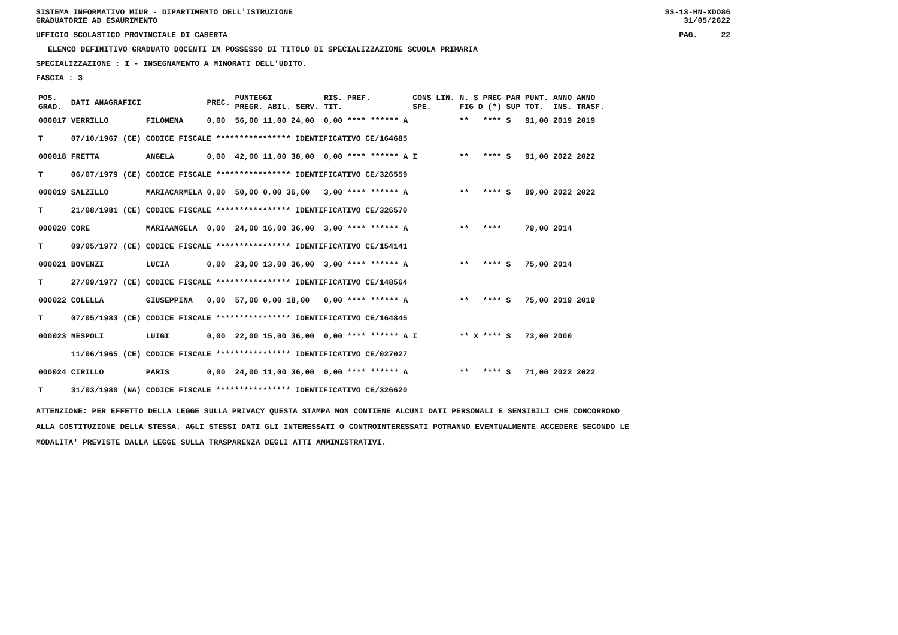SISTEMA INFORMATIVO MIUR - DIPARTIMENTO DELL'ISTRUZIONE
GRADUATORIE AD ESAURIMENTO SS-13-HN-XDO86
31/05/2022
UFFICIO SCOLASTICO PROVINCIALE DI CASERTA PAG. 22
ELENCO DEFINITIVO GRADUATO DOCENTI IN POSSESSO DI TITOLO DI SPECIALIZZAZIONE SCUOLA PRIMARIA
SPECIALIZZAZIONE : I - INSEGNAMENTO A MINORATI DELL'UDITO.
FASCIA : 3
| POS. GRAD. | DATI ANAGRAFICI | | PREC. | PUNTEGGI PREGR. ABIL. SERV. | RIS. PREF. TIT. | CONS LIN. SPE. | N. S PREC PAR FIG D (*) SUP | PUNT. TOT. | ANNO ANNO INS. TRASF. |
| --- | --- | --- | --- | --- | --- | --- | --- | --- | --- |
| 000017 | VERRILLO | FILOMENA | 0,00 | 56,00 11,00 24,00 | 0,00 **** ****** A | | ** **** S | 91,00 | 2019 2019 |
| T | 07/10/1967 (CE) CODICE FISCALE **************** IDENTIFICATIVO CE/164685 | | | | | | | | |
| 000018 | FRETTA | ANGELA | 0,00 | 42,00 11,00 38,00 | 0,00 **** ****** A | I | ** **** S | 91,00 | 2022 2022 |
| T | 06/07/1979 (CE) CODICE FISCALE **************** IDENTIFICATIVO CE/326559 | | | | | | | | |
| 000019 | SALZILLO | MARIACARMELA | 0,00 | 50,00 0,00 36,00 | 3,00 **** ****** A | | ** **** S | 89,00 | 2022 2022 |
| T | 21/08/1981 (CE) CODICE FISCALE **************** IDENTIFICATIVO CE/326570 | | | | | | | | |
| 000020 | CORE | MARIAANGELA | 0,00 | 24,00 16,00 36,00 | 3,00 **** ****** A | | ** **** | 79,00 | 2014 |
| T | 09/05/1977 (CE) CODICE FISCALE **************** IDENTIFICATIVO CE/154141 | | | | | | | | |
| 000021 | BOVENZI | LUCIA | 0,00 | 23,00 13,00 36,00 | 3,00 **** ****** A | | ** **** S | 75,00 | 2014 |
| T | 27/09/1977 (CE) CODICE FISCALE **************** IDENTIFICATIVO CE/148564 | | | | | | | | |
| 000022 | COLELLA | GIUSEPPINA | 0,00 | 57,00 0,00 18,00 | 0,00 **** ****** A | | ** **** S | 75,00 | 2019 2019 |
| T | 07/05/1983 (CE) CODICE FISCALE **************** IDENTIFICATIVO CE/164845 | | | | | | | | |
| 000023 | NESPOLI | LUIGI | 0,00 | 22,00 15,00 36,00 | 0,00 **** ****** A | I | ** X **** S | 73,00 | 2000 |
| | 11/06/1965 (CE) CODICE FISCALE **************** IDENTIFICATIVO CE/027027 | | | | | | | | |
| 000024 | CIRILLO | PARIS | 0,00 | 24,00 11,00 36,00 | 0,00 **** ****** A | | ** **** S | 71,00 | 2022 2022 |
| T | 31/03/1980 (NA) CODICE FISCALE **************** IDENTIFICATIVO CE/326620 | | | | | | | | |
ATTENZIONE: PER EFFETTO DELLA LEGGE SULLA PRIVACY QUESTA STAMPA NON CONTIENE ALCUNI DATI PERSONALI E SENSIBILI CHE CONCORRONO
ALLA COSTITUZIONE DELLA STESSA. AGLI STESSI DATI GLI INTERESSATI O CONTROINTERESSATI POTRANNO EVENTUALMENTE ACCEDERE SECONDO LE
MODALITA' PREVISTE DALLA LEGGE SULLA TRASPARENZA DEGLI ATTI AMMINISTRATIVI.